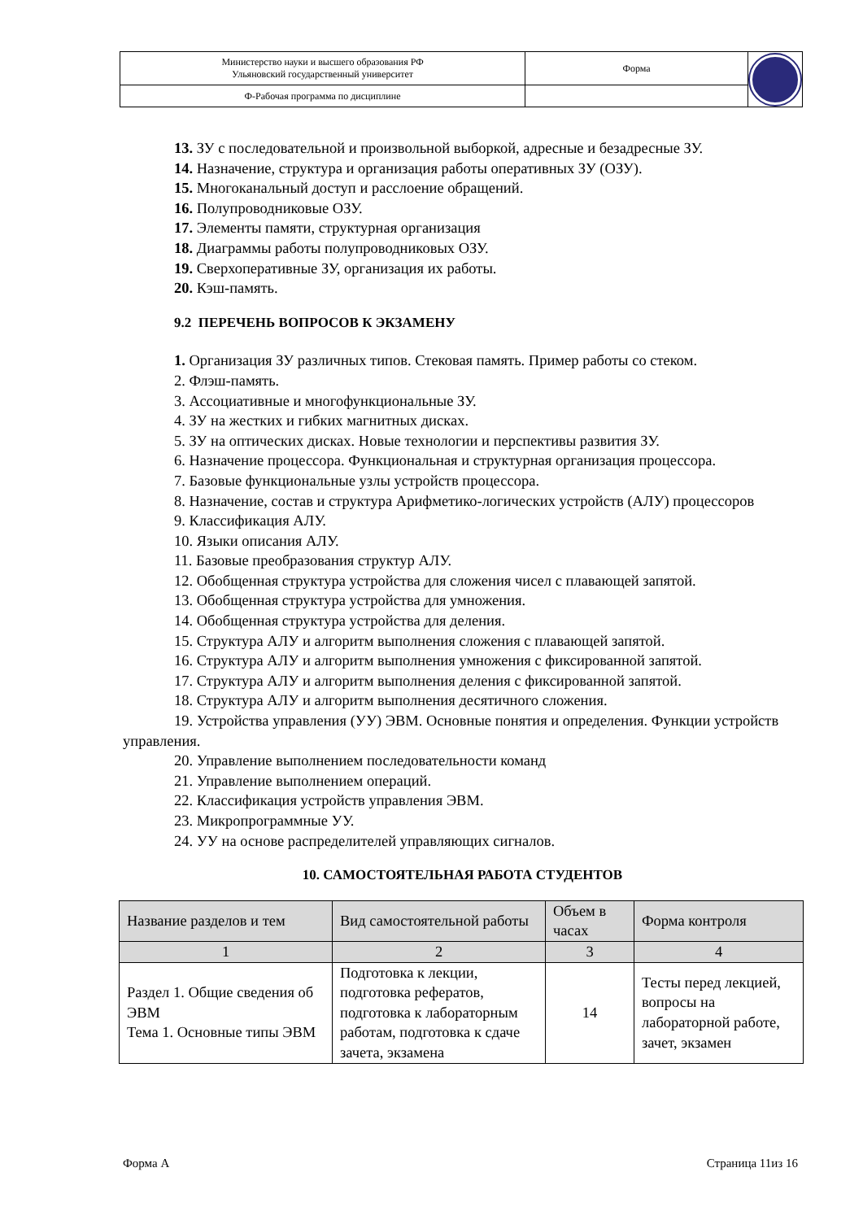| Министерство науки и высшего образования РФ Ульяновский государственный университет | Форма | |
| Ф-Рабочая программа по дисциплине | | |
13. ЗУ с последовательной и произвольной выборкой, адресные и безадресные ЗУ.
14. Назначение, структура и организация работы оперативных ЗУ (ОЗУ).
15. Многоканальный доступ и расслоение обращений.
16. Полупроводниковые ОЗУ.
17. Элементы памяти, структурная организация
18. Диаграммы работы полупроводниковых ОЗУ.
19. Сверхоперативные ЗУ, организация их работы.
20. Кэш-память.
9.2 ПЕРЕЧЕНЬ ВОПРОСОВ К ЭКЗАМЕНУ
1. Организация ЗУ различных типов. Стековая память. Пример работы со стеком.
2. Флэш-память.
3. Ассоциативные и многофункциональные ЗУ.
4. ЗУ на жестких и гибких магнитных дисках.
5. ЗУ на оптических дисках. Новые технологии и перспективы развития ЗУ.
6. Назначение процессора. Функциональная и структурная организация процессора.
7. Базовые функциональные узлы устройств процессора.
8. Назначение, состав и структура Арифметико-логических устройств (АЛУ) процессоров
9. Классификация АЛУ.
10. Языки описания АЛУ.
11. Базовые преобразования структур АЛУ.
12. Обобщенная структура устройства для сложения чисел с плавающей запятой.
13. Обобщенная структура устройства для умножения.
14. Обобщенная структура устройства для деления.
15. Структура АЛУ и алгоритм выполнения сложения с плавающей запятой.
16. Структура АЛУ и алгоритм выполнения умножения с фиксированной запятой.
17. Структура АЛУ и алгоритм выполнения деления с фиксированной запятой.
18. Структура АЛУ и алгоритм выполнения десятичного сложения.
19. Устройства управления (УУ) ЭВМ. Основные понятия и определения. Функции устройств управления.
20. Управление выполнением последовательности команд
21. Управление выполнением операций.
22. Классификация устройств управления ЭВМ.
23. Микропрограммные УУ.
24. УУ на основе распределителей управляющих сигналов.
10. САМОСТОЯТЕЛЬНАЯ РАБОТА СТУДЕНТОВ
| Название разделов и тем | Вид самостоятельной работы | Объем в часах | Форма контроля |
| --- | --- | --- | --- |
| 1 | 2 | 3 | 4 |
| Раздел 1. Общие сведения об ЭВМ Тема 1. Основные типы ЭВМ | Подготовка к лекции, подготовка рефератов, подготовка к лабораторным работам, подготовка к сдаче зачета, экзамена | 14 | Тесты перед лекцией, вопросы на лабораторной работе, зачет, экзамен |
Форма А Страница 11из 16